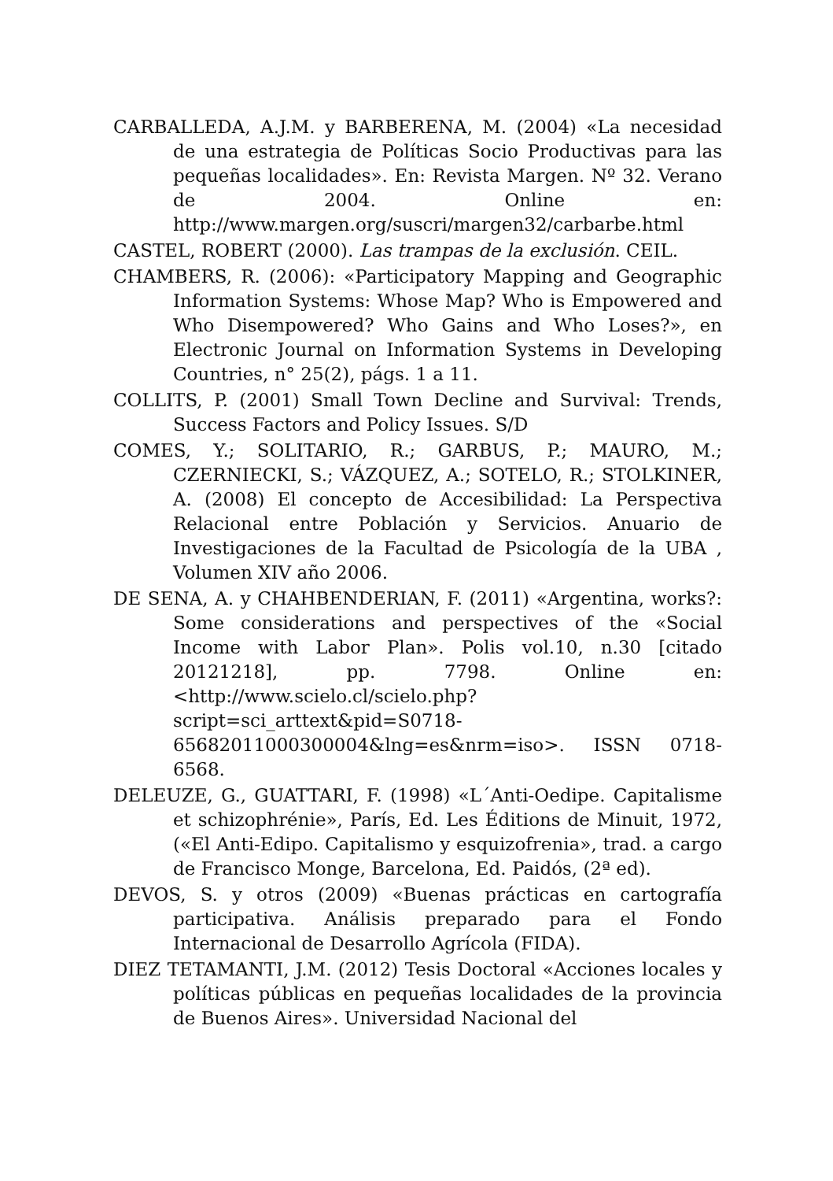CARBALLEDA, A.J.M. y BARBERENA, M. (2004) «La necesidad de una estrategia de Políticas Socio Productivas para las pequeñas localidades». En: Revista Margen. Nº 32. Verano de 2004. Online en: http://www.margen.org/suscri/margen32/carbarbe.html
CASTEL, ROBERT (2000). Las trampas de la exclusión. CEIL.
CHAMBERS, R. (2006): «Participatory Mapping and Geographic Information Systems: Whose Map? Who is Empowered and Who Disempowered? Who Gains and Who Loses?», en Electronic Journal on Information Systems in Developing Countries, n° 25(2), págs. 1 a 11.
COLLITS, P. (2001) Small Town Decline and Survival: Trends, Success Factors and Policy Issues. S/D
COMES, Y.; SOLITARIO, R.; GARBUS, P.; MAURO, M.; CZERNIECKI, S.; VÁZQUEZ, A.; SOTELO, R.; STOLKINER, A. (2008) El concepto de Accesibilidad: La Perspectiva Relacional entre Población y Servicios. Anuario de Investigaciones de la Facultad de Psicología de la UBA , Volumen XIV año 2006.
DE SENA, A. y CHAHBENDERIAN, F. (2011) «Argentina, works?: Some considerations and perspectives of the «Social Income with Labor Plan». Polis vol.10, n.30 [citado 20121218], pp. 7798. Online en: <http://www.scielo.cl/scielo.php?script=sci_arttext&pid=S0718-65682011000300004&lng=es&nrm=iso>. ISSN 0718-6568.
DELEUZE, G., GUATTARI, F. (1998) «L´Anti-Oedipe. Capitalisme et schizophrénie», París, Ed. Les Éditions de Minuit, 1972, («El Anti-Edipo. Capitalismo y esquizofrenia», trad. a cargo de Francisco Monge, Barcelona, Ed. Paidós, (2ª ed).
DEVOS, S. y otros (2009) «Buenas prácticas en cartografía participativa. Análisis preparado para el Fondo Internacional de Desarrollo Agrícola (FIDA).
DIEZ TETAMANTI, J.M. (2012) Tesis Doctoral «Acciones locales y políticas públicas en pequeñas localidades de la provincia de Buenos Aires». Universidad Nacional del